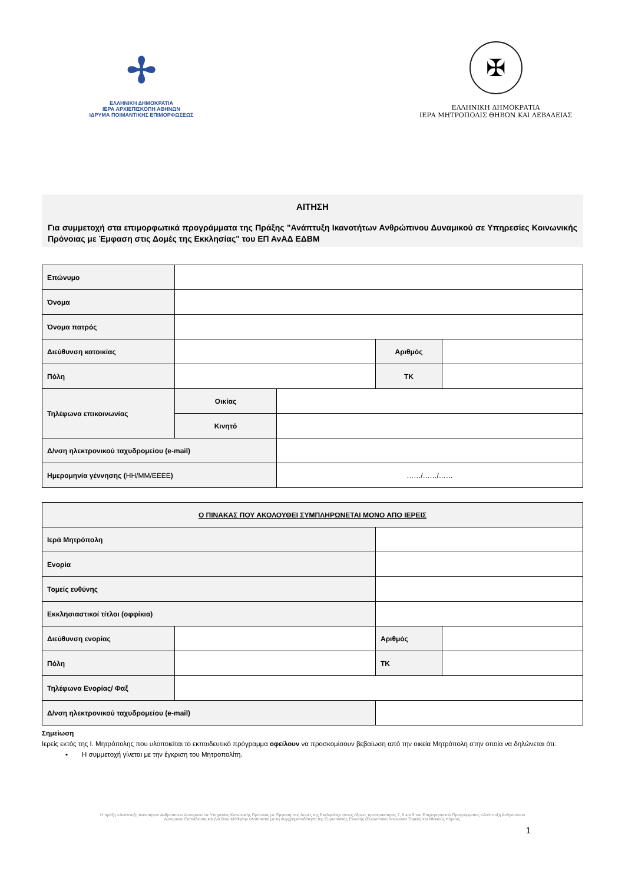✢
ΕΛΛΗΝΙΚΗ ΔΗΜΟΚΡΑΤΙΑ
ΙΕΡΑ ΑΡΧΙΕΠΙΣΚΟΠΗ ΑΘΗΝΩΝ
ΙΔΡΥΜΑ ΠΟΙΜΑΝΤΙΚΗΣ ΕΠΙΜΟΡΦΩΣΕΩΣ
✠
ΕΛΛΗΝΙΚΗ ΔΗΜΟΚΡΑΤΙΑ
ΙΕΡΑ ΜΗΤΡΟΠΟΛΙΣ ΘΗΒΩΝ ΚΑΙ ΛΕΒΑΔΕΙΑΣ
ΑΙΤΗΣΗ
Για συμμετοχή στα επιμορφωτικά προγράμματα της Πράξης "Ανάπτυξη Ικανοτήτων Ανθρώπινου Δυναμικού σε Υπηρεσίες Κοινωνικής Πρόνοιας με Έμφαση στις Δομές της Εκκλησίας" του ΕΠ ΑνΑΔ ΕΔΒΜ
| Επώνυμο | | | | |
| Όνομα | | | | |
| Όνομα πατρός | | | | |
| Διεύθυνση κατοικίας | | | Αριθμός | |
| Πόλη | | | ΤΚ | |
| Τηλέφωνα επικοινωνίας | Οικίας | | | |
| | Κινητό | | | |
| Δ/νση ηλεκτρονικού ταχυδρομείου (e-mail) | | | | |
| Ημερομηνία γέννησης ( ΗΗ/ΜΜ/ΕΕΕΕ ) | | ……/……/…… | | |
| Ο ΠΙΝΑΚΑΣ ΠΟΥ ΑΚΟΛΟΥΘΕΙ ΣΥΜΠΛΗΡΩΝΕΤΑΙ ΜΟΝΟ ΑΠΟ ΙΕΡΕΙΣ | | | | |
| Ιερά Μητρόπολη | | | | |
| Ενορία | | | | |
| Τομείς ευθύνης | | | | |
| Εκκλησιαστικοί τίτλοι (οφφίκια) | | | | |
| Διεύθυνση ενορίας | | | Αριθμός | |
| Πόλη | | | ΤΚ | |
| Τηλέφωνα Ενορίας/ Φαξ | | | | |
| Δ/νση ηλεκτρονικού ταχυδρομείου (e-mail) | | | | |
Σημείωση
Ιερείς εκτός της Ι. Μητρόπολης που υλοποιείται το εκπαιδευτικό πρόγραμμα οφείλουν να προσκομίσουν βεβαίωση από την οικεία Μητρόπολη στην οποία να δηλώνεται ότι:
▪ Η συμμετοχή γίνεται με την έγκριση του Μητροπολίτη.
Η πράξη «Ανάπτυξη Ικανοτήτων Ανθρώπινου Δυναμικού σε Υπηρεσίες Κοινωνικής Πρόνοιας με Έμφαση στις Δομές της Εκκλησίας» στους άξονες προτεραιότητας 7, 8 και 9 του Επιχειρησιακού Προγράμματος «Ανάπτυξη Ανθρώπινου Δυναμικού Εκπαίδευση και Διά Βίου Μάθηση» υλοποιείται με τη συγχρηματοδότηση της Ευρωπαϊκής Ένωσης (Ευρωπαϊκό Κοινωνικό Ταμείο) και εθνικούς πόρους.
1